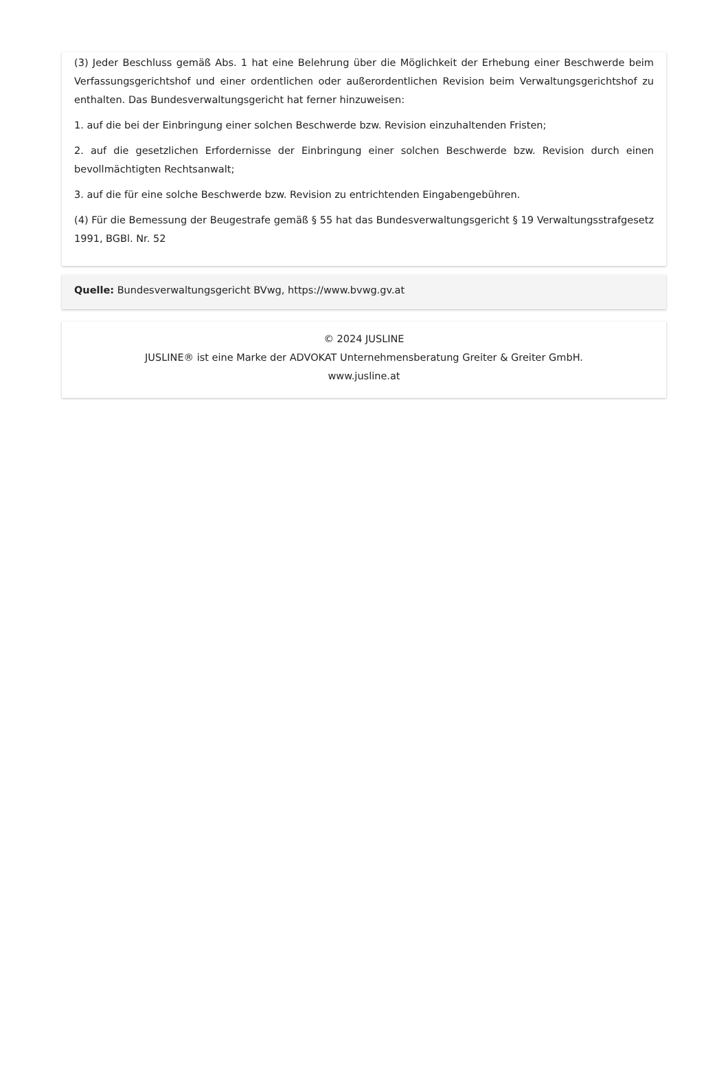(3) Jeder Beschluss gemäß Abs. 1 hat eine Belehrung über die Möglichkeit der Erhebung einer Beschwerde beim Verfassungsgerichtshof und einer ordentlichen oder außerordentlichen Revision beim Verwaltungsgerichtshof zu enthalten. Das Bundesverwaltungsgericht hat ferner hinzuweisen:
1. auf die bei der Einbringung einer solchen Beschwerde bzw. Revision einzuhaltenden Fristen;
2. auf die gesetzlichen Erfordernisse der Einbringung einer solchen Beschwerde bzw. Revision durch einen bevollmächtigten Rechtsanwalt;
3. auf die für eine solche Beschwerde bzw. Revision zu entrichtenden Eingabengebühren.
(4) Für die Bemessung der Beugestrafe gemäß § 55 hat das Bundesverwaltungsgericht § 19 Verwaltungsstrafgesetz 1991, BGBl. Nr. 52
Quelle: Bundesverwaltungsgericht BVwg, https://www.bvwg.gv.at
© 2024 JUSLINE
JUSLINE® ist eine Marke der ADVOKAT Unternehmensberatung Greiter & Greiter GmbH.
www.jusline.at